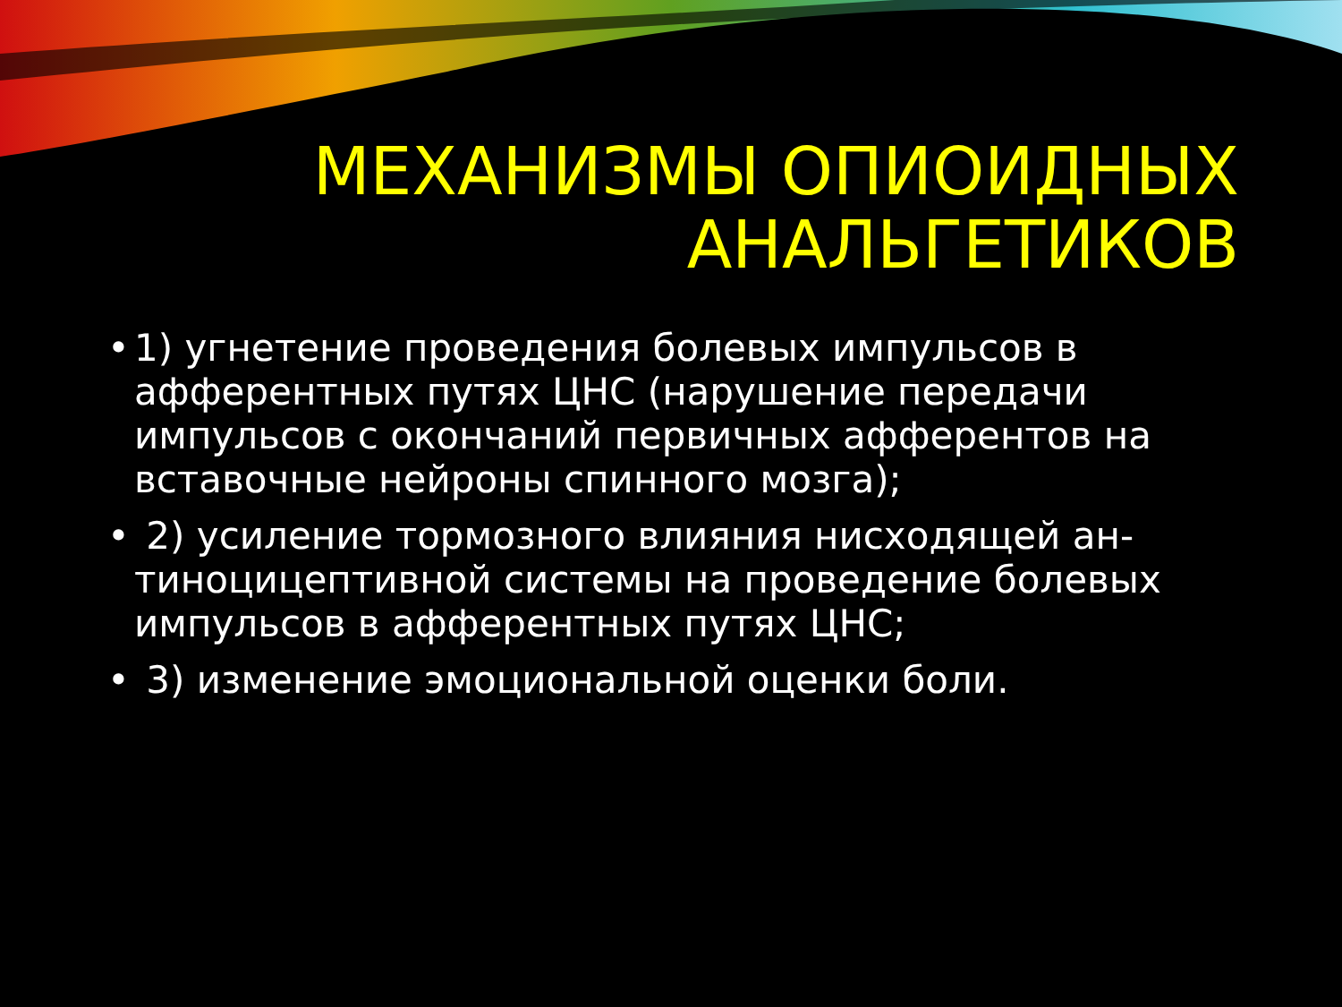МЕХАНИЗМЫ ОПИОИДНЫХ
АНАЛЬГЕТИКОВ
• 1) угнетение проведения болевых импульсов в афферентных путях ЦНС (нарушение передачи импульсов с окончаний первичных афферентов на вставочные нейроны спинного мозга);
• 2) усиление тормозного влияния нисходящей ан-тиноцицептивной системы на проведение болевых импульсов в афферентных путях ЦНС;
• 3) изменение эмоциональной оценки боли.